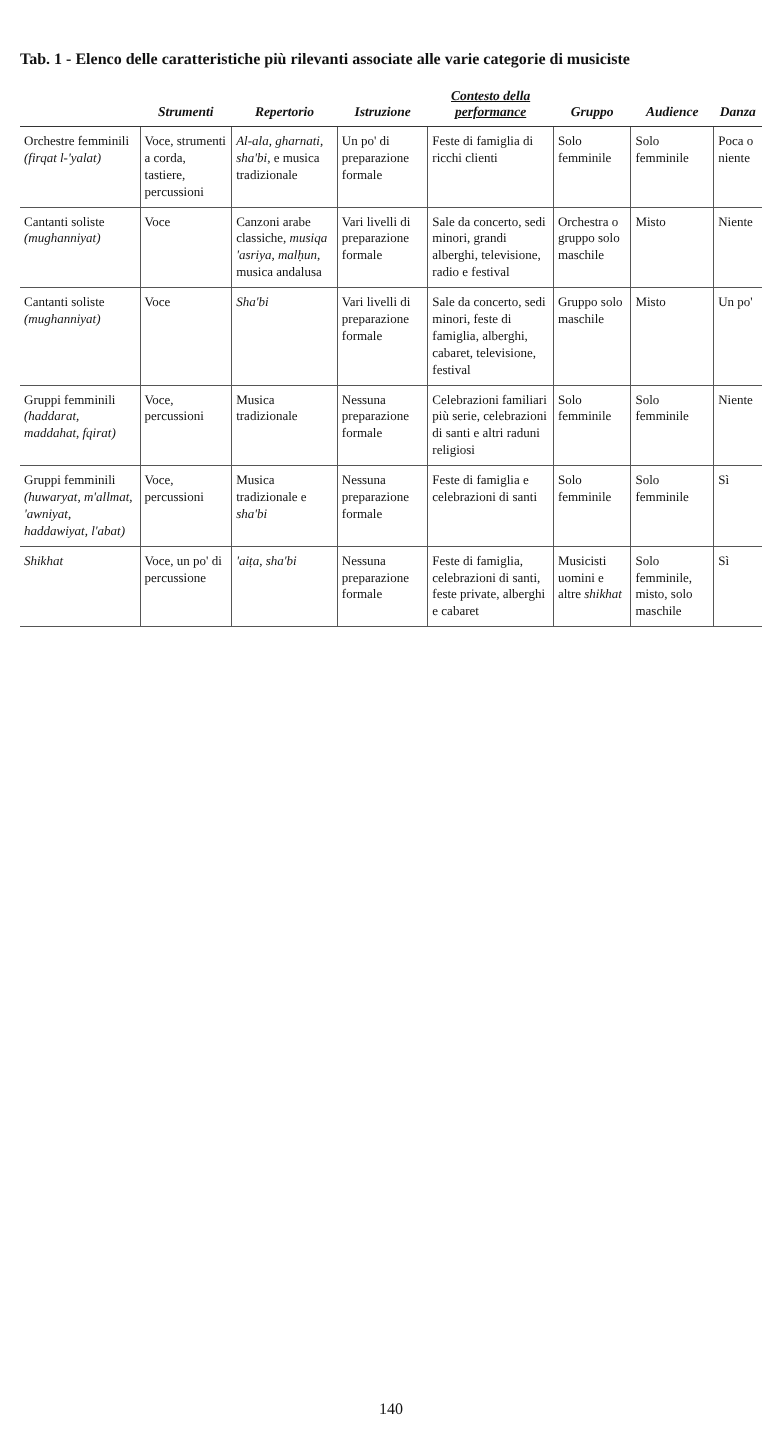Tab. 1 - Elenco delle caratteristiche più rilevanti associate alle varie categorie di musiciste
| | Strumenti | Repertorio | Istruzione | Contesto della performance | Gruppo | Audience | Danza |
| --- | --- | --- | --- | --- | --- | --- | --- |
| Orchestre femminili (firqat l-'yalat) | Voce, strumenti a corda, tastiere, percussioni | Al-ala, gharnati, sha'bi , e musica tradizionale | Un po' di preparazione formale | Feste di famiglia di ricchi clienti | Solo femminile | Solo femminile | Poca o niente |
| Cantanti soliste (mughanniyat) | Voce | Canzoni arabe classiche, musiqa 'asriya, malḥun , musica andalusa | Vari livelli di preparazione formale | Sale da concerto, sedi minori, grandi alberghi, televisione, radio e festival | Orchestra o gruppo solo maschile | Misto | Niente |
| Cantanti soliste (mughanniyat) | Voce | Sha'bi | Vari livelli di preparazione formale | Sale da concerto, sedi minori, feste di famiglia, alberghi, cabaret, televisione, festival | Gruppo solo maschile | Misto | Un po' |
| Gruppi femminili (haddarat, maddahat, fqirat) | Voce, percussioni | Musica tradizionale | Nessuna preparazione formale | Celebrazioni familiari più serie, celebrazioni di santi e altri raduni religiosi | Solo femminile | Solo femminile | Niente |
| Gruppi femminili (huwaryat, m'allmat, 'awniyat, haddawiyat, l'abat) | Voce, percussioni | Musica tradizionale e sha'bi | Nessuna preparazione formale | Feste di famiglia e celebrazioni di santi | Solo femminile | Solo femminile | Sì |
| Shikhat | Voce, un po' di percussione | 'aiṭa, sha'bi | Nessuna preparazione formale | Feste di famiglia, celebrazioni di santi, feste private, alberghi e cabaret | Musicisti uomini e altre shikhat | Solo femminile, misto, solo maschile | Sì |
140